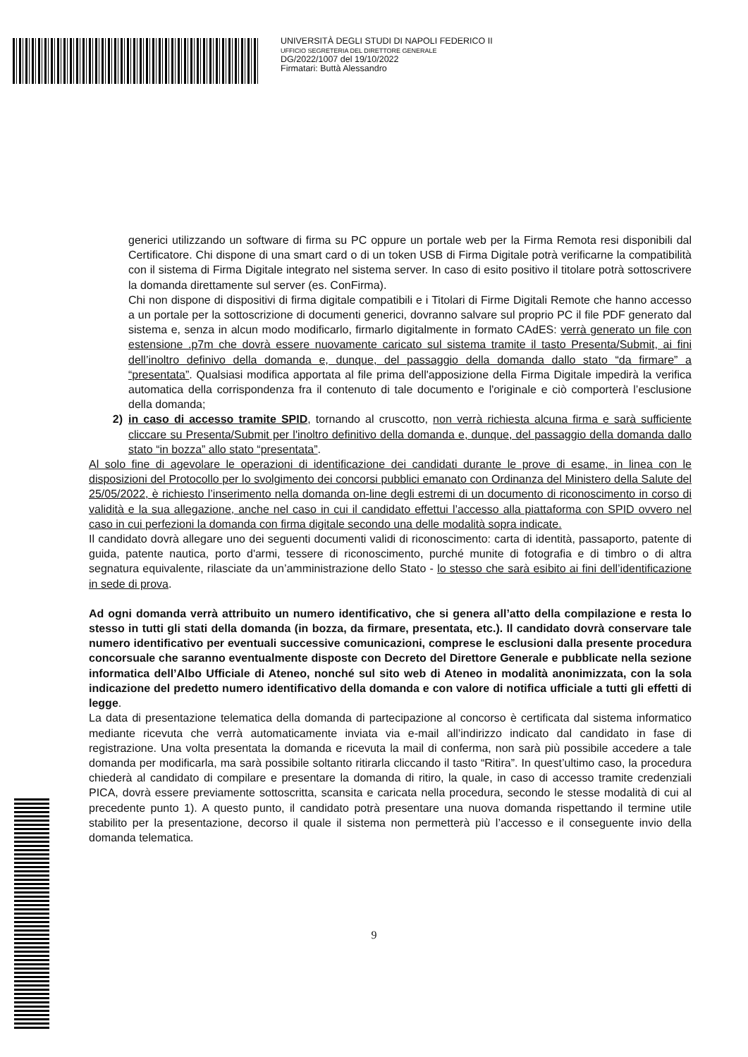UNIVERSITÀ DEGLI STUDI DI NAPOLI FEDERICO II
UFFICIO SEGRETERIA DEL DIRETTORE GENERALE
DG/2022/1007 del 19/10/2022
Firmatari: Buttà Alessandro
generici utilizzando un software di firma su PC oppure un portale web per la Firma Remota resi disponibili dal Certificatore. Chi dispone di una smart card o di un token USB di Firma Digitale potrà verificarne la compatibilità con il sistema di Firma Digitale integrato nel sistema server. In caso di esito positivo il titolare potrà sottoscrivere la domanda direttamente sul server (es. ConFirma).
Chi non dispone di dispositivi di firma digitale compatibili e i Titolari di Firme Digitali Remote che hanno accesso a un portale per la sottoscrizione di documenti generici, dovranno salvare sul proprio PC il file PDF generato dal sistema e, senza in alcun modo modificarlo, firmarlo digitalmente in formato CAdES: verrà generato un file con estensione .p7m che dovrà essere nuovamente caricato sul sistema tramite il tasto Presenta/Submit, ai fini dell’inoltro definivo della domanda e, dunque, del passaggio della domanda dallo stato “da firmare” a “presentata”. Qualsiasi modifica apportata al file prima dell'apposizione della Firma Digitale impedirà la verifica automatica della corrispondenza fra il contenuto di tale documento e l'originale e ciò comporterà l’esclusione della domanda;
2) in caso di accesso tramite SPID, tornando al cruscotto, non verrà richiesta alcuna firma e sarà sufficiente cliccare su Presenta/Submit per l'inoltro definitivo della domanda e, dunque, del passaggio della domanda dallo stato “in bozza” allo stato “presentata”.
Al solo fine di agevolare le operazioni di identificazione dei candidati durante le prove di esame, in linea con le disposizioni del Protocollo per lo svolgimento dei concorsi pubblici emanato con Ordinanza del Ministero della Salute del 25/05/2022, è richiesto l’inserimento nella domanda on-line degli estremi di un documento di riconoscimento in corso di validità e la sua allegazione, anche nel caso in cui il candidato effettui l’accesso alla piattaforma con SPID ovvero nel caso in cui perfezioni la domanda con firma digitale secondo una delle modalità sopra indicate.
Il candidato dovrà allegare uno dei seguenti documenti validi di riconoscimento: carta di identità, passaporto, patente di guida, patente nautica, porto d'armi, tessere di riconoscimento, purché munite di fotografia e di timbro o di altra segnatura equivalente, rilasciate da un’amministrazione dello Stato - lo stesso che sarà esibito ai fini dell’identificazione in sede di prova.
Ad ogni domanda verrà attribuito un numero identificativo, che si genera all’atto della compilazione e resta lo stesso in tutti gli stati della domanda (in bozza, da firmare, presentata, etc.). Il candidato dovrà conservare tale numero identificativo per eventuali successive comunicazioni, comprese le esclusioni dalla presente procedura concorsuale che saranno eventualmente disposte con Decreto del Direttore Generale e pubblicate nella sezione informatica dell’Albo Ufficiale di Ateneo, nonché sul sito web di Ateneo in modalità anonimizzata, con la sola indicazione del predetto numero identificativo della domanda e con valore di notifica ufficiale a tutti gli effetti di legge.
La data di presentazione telematica della domanda di partecipazione al concorso è certificata dal sistema informatico mediante ricevuta che verrà automaticamente inviata via e-mail all’indirizzo indicato dal candidato in fase di registrazione. Una volta presentata la domanda e ricevuta la mail di conferma, non sarà più possibile accedere a tale domanda per modificarla, ma sarà possibile soltanto ritirarla cliccando il tasto “Ritira”. In quest’ultimo caso, la procedura chiederà al candidato di compilare e presentare la domanda di ritiro, la quale, in caso di accesso tramite credenziali PICA, dovrà essere previamente sottoscritta, scansita e caricata nella procedura, secondo le stesse modalità di cui al precedente punto 1). A questo punto, il candidato potrà presentare una nuova domanda rispettando il termine utile stabilito per la presentazione, decorso il quale il sistema non permetterà più l’accesso e il conseguente invio della domanda telematica.
9